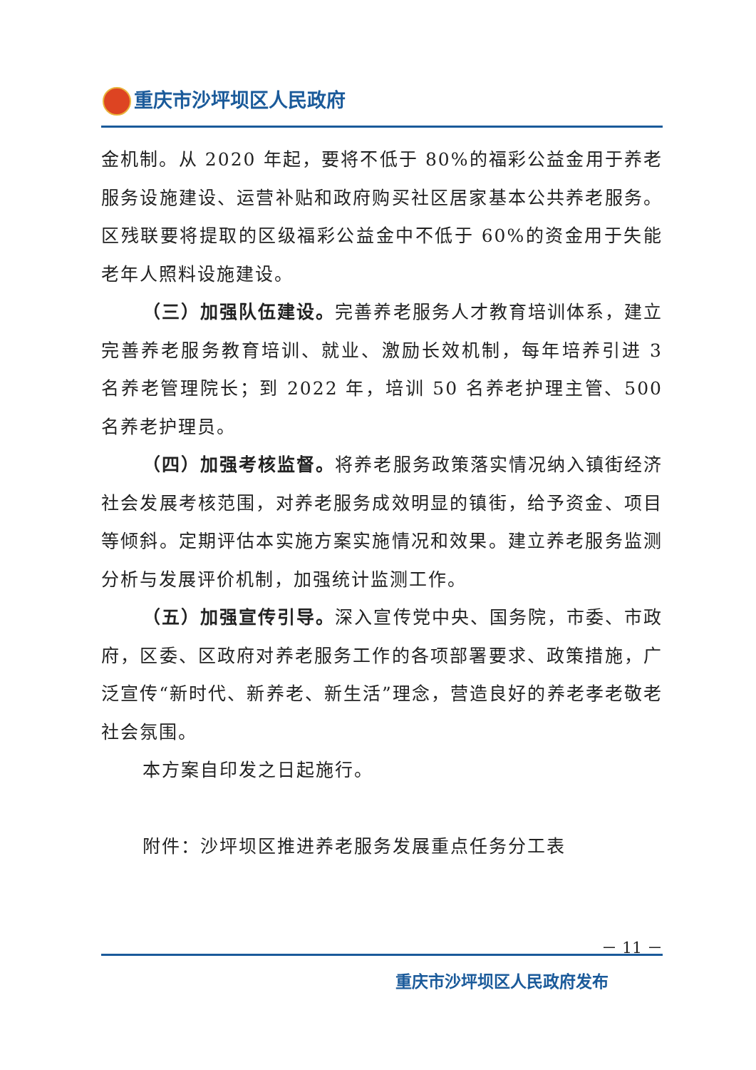重庆市沙坪坝区人民政府
金机制。从 2020 年起，要将不低于 80%的福彩公益金用于养老服务设施建设、运营补贴和政府购买社区居家基本公共养老服务。区残联要将提取的区级福彩公益金中不低于 60%的资金用于失能老年人照料设施建设。
（三）加强队伍建设。完善养老服务人才教育培训体系，建立完善养老服务教育培训、就业、激励长效机制，每年培养引进 3 名养老管理院长；到 2022 年，培训 50 名养老护理主管、500 名养老护理员。
（四）加强考核监督。将养老服务政策落实情况纳入镇街经济社会发展考核范围，对养老服务成效明显的镇街，给予资金、项目等倾斜。定期评估本实施方案实施情况和效果。建立养老服务监测分析与发展评价机制，加强统计监测工作。
（五）加强宣传引导。深入宣传党中央、国务院，市委、市政府，区委、区政府对养老服务工作的各项部署要求、政策措施，广泛宣传“新时代、新养老、新生活”理念，营造良好的养老孝老敬老社会氛围。
本方案自印发之日起施行。
附件：沙坪坝区推进养老服务发展重点任务分工表
－ 11 －
重庆市沙坪坝区人民政府发布